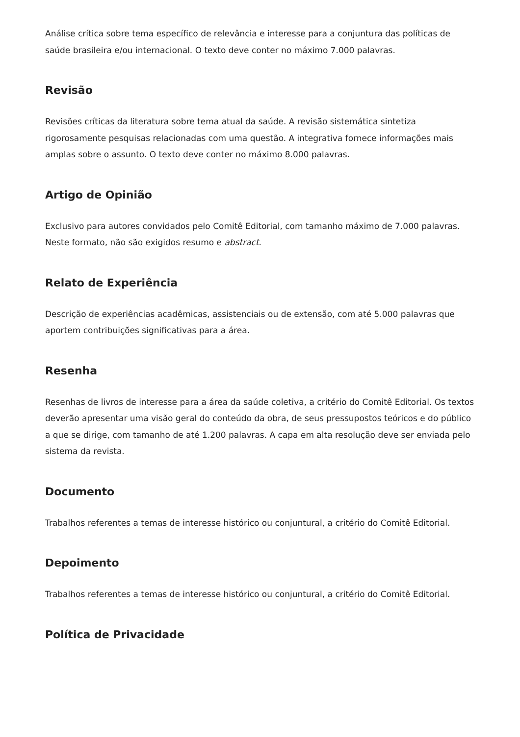Análise crítica sobre tema específico de relevância e interesse para a conjuntura das políticas de saúde brasileira e/ou internacional. O texto deve conter no máximo 7.000 palavras.
Revisão
Revisões críticas da literatura sobre tema atual da saúde. A revisão sistemática sintetiza rigorosamente pesquisas relacionadas com uma questão. A integrativa fornece informações mais amplas sobre o assunto. O texto deve conter no máximo 8.000 palavras.
Artigo de Opinião
Exclusivo para autores convidados pelo Comitê Editorial, com tamanho máximo de 7.000 palavras. Neste formato, não são exigidos resumo e abstract.
Relato de Experiência
Descrição de experiências acadêmicas, assistenciais ou de extensão, com até 5.000 palavras que aportem contribuições significativas para a área.
Resenha
Resenhas de livros de interesse para a área da saúde coletiva, a critério do Comitê Editorial. Os textos deverão apresentar uma visão geral do conteúdo da obra, de seus pressupostos teóricos e do público a que se dirige, com tamanho de até 1.200 palavras. A capa em alta resolução deve ser enviada pelo sistema da revista.
Documento
Trabalhos referentes a temas de interesse histórico ou conjuntural, a critério do Comitê Editorial.
Depoimento
Trabalhos referentes a temas de interesse histórico ou conjuntural, a critério do Comitê Editorial.
Política de Privacidade